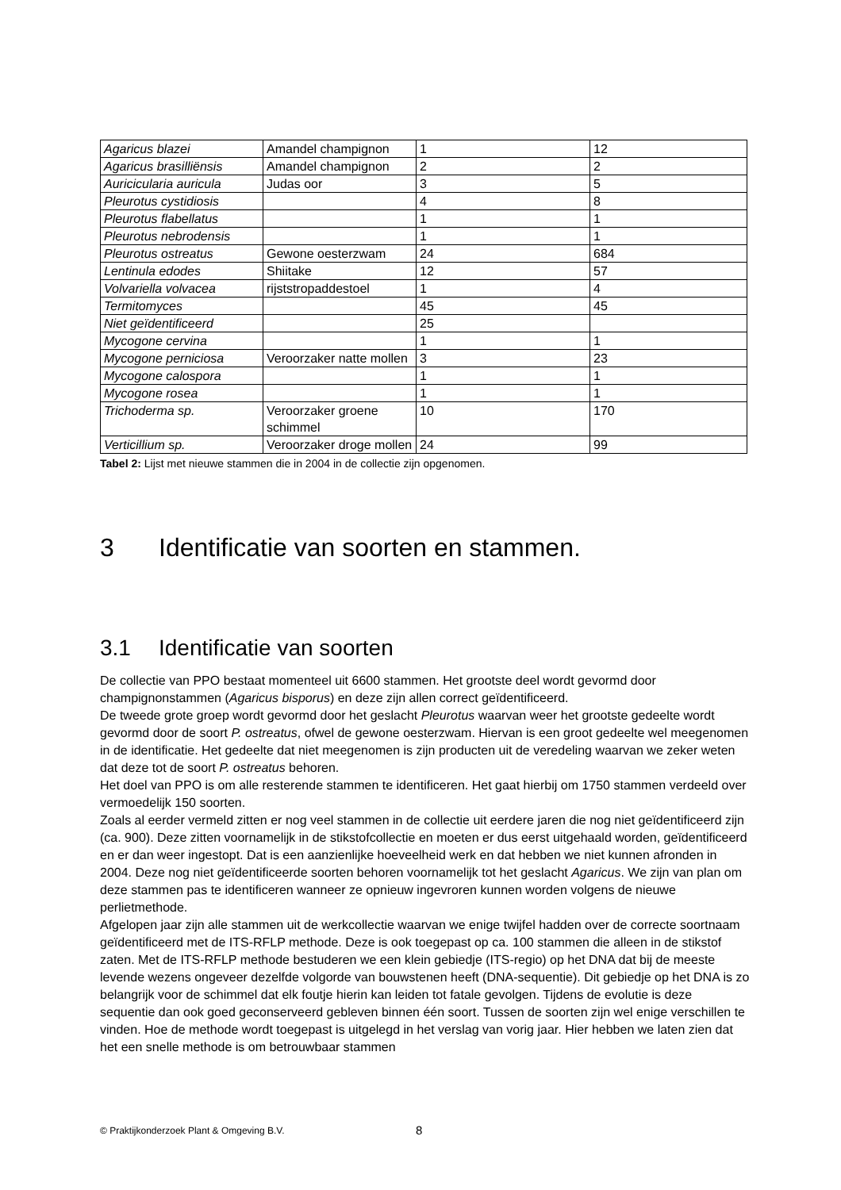| Agaricus blazei | Amandel champignon | 1 | 12 |
| Agaricus brasilliënsis | Amandel champignon | 2 | 2 |
| Auricicularia auricula | Judas oor | 3 | 5 |
| Pleurotus cystidiosis | | 4 | 8 |
| Pleurotus flabellatus | | 1 | 1 |
| Pleurotus nebrodensis | | 1 | 1 |
| Pleurotus ostreatus | Gewone oesterzwam | 24 | 684 |
| Lentinula edodes | Shiitake | 12 | 57 |
| Volvariella volvacea | rijststropaddestoel | 1 | 4 |
| Termitomyces | | 45 | 45 |
| Niet geïdentificeerd | | 25 | |
| Mycogone cervina | | 1 | 1 |
| Mycogone perniciosa | Veroorzaker natte mollen | 3 | 23 |
| Mycogone calospora | | 1 | 1 |
| Mycogone rosea | | 1 | 1 |
| Trichoderma sp. | Veroorzaker groene schimmel | 10 | 170 |
| Verticillium sp. | Veroorzaker droge mollen | 24 | 99 |
Tabel 2: Lijst met nieuwe stammen die in 2004 in de collectie zijn opgenomen.
3 Identificatie van soorten en stammen.
3.1 Identificatie van soorten
De collectie van PPO bestaat momenteel uit 6600 stammen. Het grootste deel wordt gevormd door champignonstammen (Agaricus bisporus) en deze zijn allen correct geïdentificeerd.
De tweede grote groep wordt gevormd door het geslacht Pleurotus waarvan weer het grootste gedeelte wordt gevormd door de soort P. ostreatus, ofwel de gewone oesterzwam. Hiervan is een groot gedeelte wel meegenomen in de identificatie. Het gedeelte dat niet meegenomen is zijn producten uit de veredeling waarvan we zeker weten dat deze tot de soort P. ostreatus behoren.
Het doel van PPO is om alle resterende stammen te identificeren. Het gaat hierbij om 1750 stammen verdeeld over vermoedelijk 150 soorten.
Zoals al eerder vermeld zitten er nog veel stammen in de collectie uit eerdere jaren die nog niet geïdentificeerd zijn (ca. 900). Deze zitten voornamelijk in de stikstofcollectie en moeten er dus eerst uitgehaald worden, geïdentificeerd en er dan weer ingestopt. Dat is een aanzienlijke hoeveelheid werk en dat hebben we niet kunnen afronden in 2004. Deze nog niet geïdentificeerde soorten behoren voornamelijk tot het geslacht Agaricus. We zijn van plan om deze stammen pas te identificeren wanneer ze opnieuw ingevroren kunnen worden volgens de nieuwe perlietmethode.
Afgelopen jaar zijn alle stammen uit de werkcollectie waarvan we enige twijfel hadden over de correcte soortnaam geïdentificeerd met de ITS-RFLP methode. Deze is ook toegepast op ca. 100 stammen die alleen in de stikstof zaten. Met de ITS-RFLP methode bestuderen we een klein gebiedje (ITS-regio) op het DNA dat bij de meeste levende wezens ongeveer dezelfde volgorde van bouwstenen heeft (DNA-sequentie). Dit gebiedje op het DNA is zo belangrijk voor de schimmel dat elk foutje hierin kan leiden tot fatale gevolgen. Tijdens de evolutie is deze sequentie dan ook goed geconserveerd gebleven binnen één soort. Tussen de soorten zijn wel enige verschillen te vinden. Hoe de methode wordt toegepast is uitgelegd in het verslag van vorig jaar. Hier hebben we laten zien dat het een snelle methode is om betrouwbaar stammen
© Praktijkonderzoek Plant & Omgeving B.V.
8